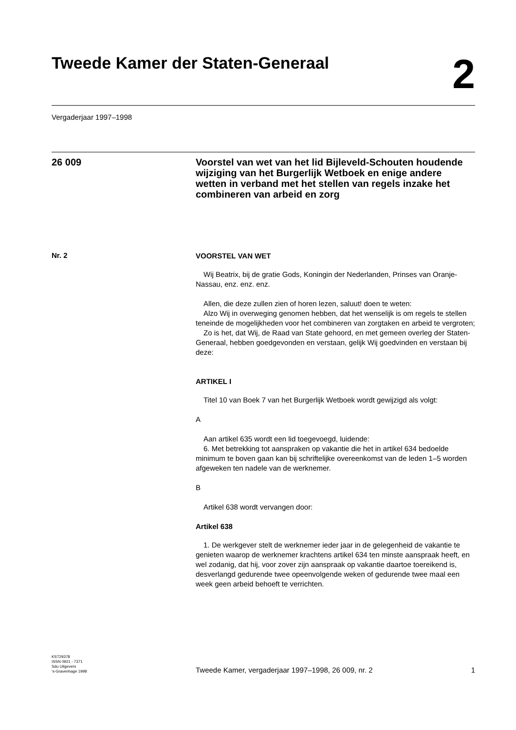Tweede Kamer der Staten-Generaal
2
Vergaderjaar 1997–1998
26 009
Voorstel van wet van het lid Bijleveld-Schouten houdende wijziging van het Burgerlijk Wetboek en enige andere wetten in verband met het stellen van regels inzake het combineren van arbeid en zorg
Nr. 2
VOORSTEL VAN WET
Wij Beatrix, bij de gratie Gods, Koningin der Nederlanden, Prinses van Oranje-Nassau, enz. enz. enz.
Allen, die deze zullen zien of horen lezen, saluut! doen te weten:
Alzo Wij in overweging genomen hebben, dat het wenselijk is om regels te stellen teneinde de mogelijkheden voor het combineren van zorgtaken en arbeid te vergroten;
Zo is het, dat Wij, de Raad van State gehoord, en met gemeen overleg der Staten-Generaal, hebben goedgevonden en verstaan, gelijk Wij goedvinden en verstaan bij deze:
ARTIKEL I
Titel 10 van Boek 7 van het Burgerlijk Wetboek wordt gewijzigd als volgt:
A
Aan artikel 635 wordt een lid toegevoegd, luidende:
6. Met betrekking tot aanspraken op vakantie die het in artikel 634 bedoelde minimum te boven gaan kan bij schriftelijke overeenkomst van de leden 1–5 worden afgeweken ten nadele van de werknemer.
B
Artikel 638 wordt vervangen door:
Artikel 638
1. De werkgever stelt de werknemer ieder jaar in de gelegenheid de vakantie te genieten waarop de werknemer krachtens artikel 634 ten minste aanspraak heeft, en wel zodanig, dat hij, voor zover zijn aanspraak op vakantie daartoe toereikend is, desverlangd gedurende twee opeenvolgende weken of gedurende twee maal een week geen arbeid behoeft te verrichten.
KST29378
ISSN 0921 - 7371
Sdu Uitgevers
’s-Gravenhage 1998
Tweede Kamer, vergaderjaar 1997–1998, 26 009, nr. 2
1